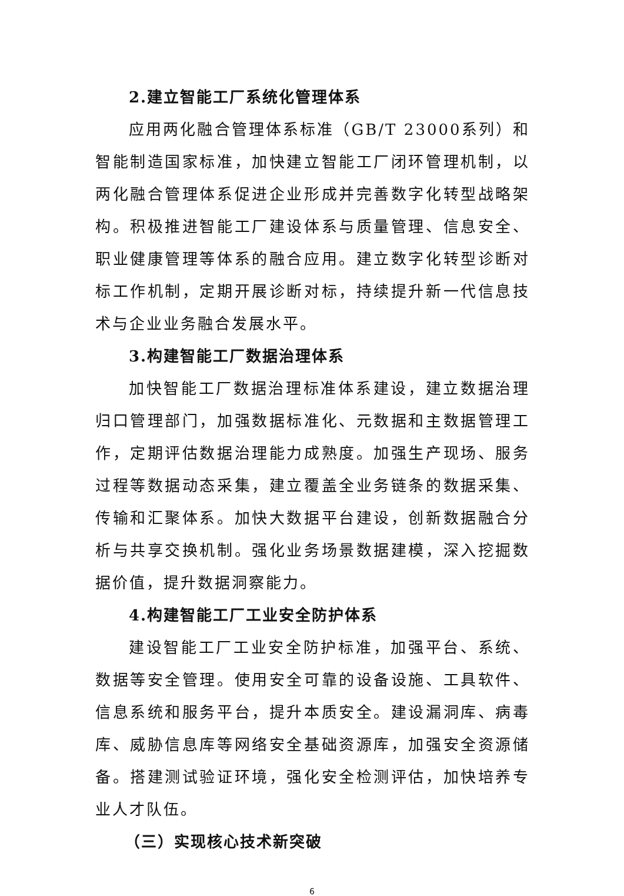2.建立智能工厂系统化管理体系
应用两化融合管理体系标准（GB/T 23000系列）和智能制造国家标准，加快建立智能工厂闭环管理机制，以两化融合管理体系促进企业形成并完善数字化转型战略架构。积极推进智能工厂建设体系与质量管理、信息安全、职业健康管理等体系的融合应用。建立数字化转型诊断对标工作机制，定期开展诊断对标，持续提升新一代信息技术与企业业务融合发展水平。
3.构建智能工厂数据治理体系
加快智能工厂数据治理标准体系建设，建立数据治理归口管理部门，加强数据标准化、元数据和主数据管理工作，定期评估数据治理能力成熟度。加强生产现场、服务过程等数据动态采集，建立覆盖全业务链条的数据采集、传输和汇聚体系。加快大数据平台建设，创新数据融合分析与共享交换机制。强化业务场景数据建模，深入挖掘数据价值，提升数据洞察能力。
4.构建智能工厂工业安全防护体系
建设智能工厂工业安全防护标准，加强平台、系统、数据等安全管理。使用安全可靠的设备设施、工具软件、信息系统和服务平台，提升本质安全。建设漏洞库、病毒库、威胁信息库等网络安全基础资源库，加强安全资源储备。搭建测试验证环境，强化安全检测评估，加快培养专业人才队伍。
（三）实现核心技术新突破
6